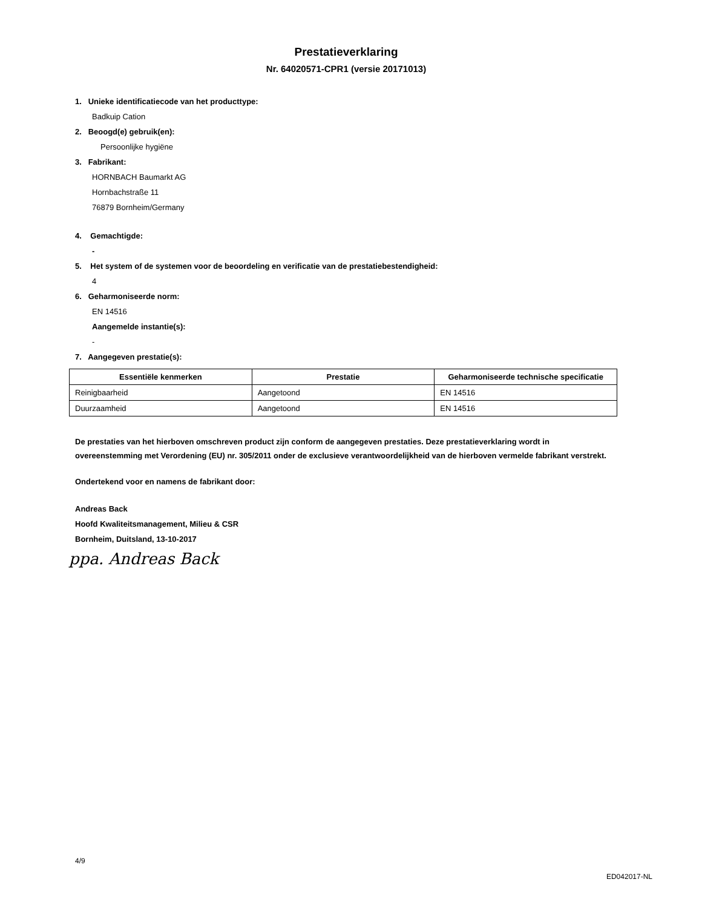Prestatieverklaring
Nr. 64020571-CPR1 (versie 20171013)
1. Unieke identificatiecode van het producttype:
Badkuip Cation
2. Beoogd(e) gebruik(en):
Persoonlijke hygiëne
3. Fabrikant:
HORNBACH Baumarkt AG
Hornbachstraße 11
76879 Bornheim/Germany
4. Gemachtigde:
-
5. Het system of de systemen voor de beoordeling en verificatie van de prestatiebestendigheid:
4
6. Geharmoniseerde norm:
EN 14516
Aangemelde instantie(s):
-
7. Aangegeven prestatie(s):
| Essentiële kenmerken | Prestatie | Geharmoniseerde technische specificatie |
| --- | --- | --- |
| Reinigbaarheid | Aangetoond | EN 14516 |
| Duurzaamheid | Aangetoond | EN 14516 |
De prestaties van het hierboven omschreven product zijn conform de aangegeven prestaties. Deze prestatieverklaring wordt in overeenstemming met Verordening (EU) nr. 305/2011 onder de exclusieve verantwoordelijkheid van de hierboven vermelde fabrikant verstrekt.
Ondertekend voor en namens de fabrikant door:
Andreas Back
Hoofd Kwaliteitsmanagement, Milieu & CSR
Bornheim, Duitsland, 13-10-2017
ppa. Andreas Back
4/9 ED042017-NL